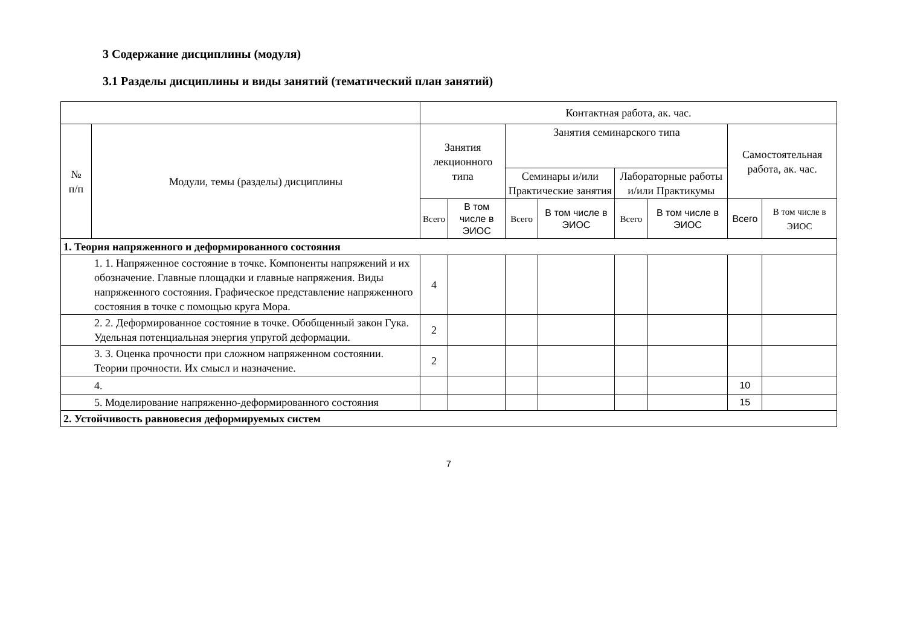3 Содержание дисциплины (модуля)
3.1 Разделы дисциплины и виды занятий (тематический план занятий)
| | | Контактная работа, ак. час. | | | | | | | |
| --- | --- | --- | --- | --- | --- | --- | --- | --- | --- |
| № п/п | Модули, темы (разделы) дисциплины | Занятия лекционного типа | | Занятия семинарского типа | | | | Самостоятельная работа, ак. час. | |
| | | | | Семинары и/или Практические занятия | | Лабораторные работы и/или Практикумы | | | |
| | | Всего | В том числе в ЭИОС | Всего | В том числе в ЭИОС | Всего | В том числе в ЭИОС | Всего | В том числе в ЭИОС |
| 1. Теория напряженного и деформированного состояния | | | | | | | | | |
| 1. 1. Напряженное состояние в точке. Компоненты напряжений и их обозначение. Главные площадки и главные напряжения. Виды напряженного состояния. Графическое представление напряженного состояния в точке с помощью круга Мора. | | 4 | | | | | | | |
| 2. 2. Деформированное состояние в точке. Обобщенный закон Гука. Удельная потенциальная энергия упругой деформации. | | 2 | | | | | | | |
| 3. 3. Оценка прочности при сложном напряженном состоянии. Теории прочности. Их смысл и назначение. | | 2 | | | | | | | |
| 4. | | | | | | | | 10 | |
| 5. Моделирование напряженно-деформированного состояния | | | | | | | | 15 | |
| 2. Устойчивость равновесия деформируемых систем | | | | | | | | | |
7